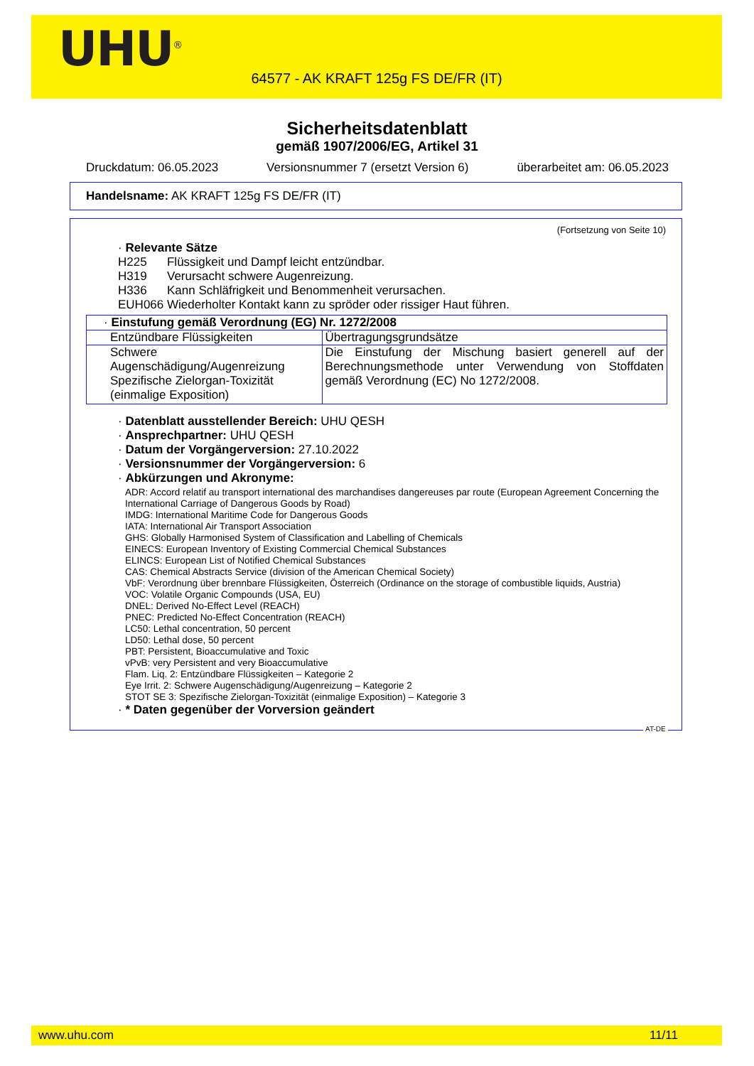UHU<sup>®</sup>
64577 - AK KRAFT 125g FS DE/FR (IT)
Sicherheitsdatenblatt
gemäß 1907/2006/EG, Artikel 31
Druckdatum: 06.05.2023 Versionsnummer 7 (ersetzt Version 6) überarbeitet am: 06.05.2023
Handelsname: AK KRAFT 125g FS DE/FR (IT)
(Fortsetzung von Seite 10)
· Relevante Sätze
H225 Flüssigkeit und Dampf leicht entzündbar.
H319 Verursacht schwere Augenreizung.
H336 Kann Schläfrigkeit und Benommenheit verursachen.
EUH066 Wiederholter Kontakt kann zu spröder oder rissiger Haut führen.
| · Einstufung gemäß Verordnung (EG) Nr. 1272/2008 | |
| Entzündbare Flüssigkeiten | Übertragungsgrundsätze |
| Schwere Augenschädigung/Augenreizung Spezifische Zielorgan-Toxizität (einmalige Exposition) | Die Einstufung der Mischung basiert generell auf der Berechnungsmethode unter Verwendung von Stoffdaten gemäß Verordnung (EC) No 1272/2008. |
· Datenblatt ausstellender Bereich: UHU QESH
· Ansprechpartner: UHU QESH
· Datum der Vorgängerversion: 27.10.2022
· Versionsnummer der Vorgängerversion: 6
· Abkürzungen und Akronyme:
ADR: Accord relatif au transport international des marchandises dangereuses par route (European Agreement Concerning the International Carriage of Dangerous Goods by Road)
IMDG: International Maritime Code for Dangerous Goods
IATA: International Air Transport Association
GHS: Globally Harmonised System of Classification and Labelling of Chemicals
EINECS: European Inventory of Existing Commercial Chemical Substances
ELINCS: European List of Notified Chemical Substances
CAS: Chemical Abstracts Service (division of the American Chemical Society)
VbF: Verordnung über brennbare Flüssigkeiten, Österreich (Ordinance on the storage of combustible liquids, Austria)
VOC: Volatile Organic Compounds (USA, EU)
DNEL: Derived No-Effect Level (REACH)
PNEC: Predicted No-Effect Concentration (REACH)
LC50: Lethal concentration, 50 percent
LD50: Lethal dose, 50 percent
PBT: Persistent, Bioaccumulative and Toxic
vPvB: very Persistent and very Bioaccumulative
Flam. Liq. 2: Entzündbare Flüssigkeiten – Kategorie 2
Eye Irrit. 2: Schwere Augenschädigung/Augenreizung – Kategorie 2
STOT SE 3: Spezifische Zielorgan-Toxizität (einmalige Exposition) – Kategorie 3
· * Daten gegenüber der Vorversion geändert
AT-DE
www.uhu.com 11/11